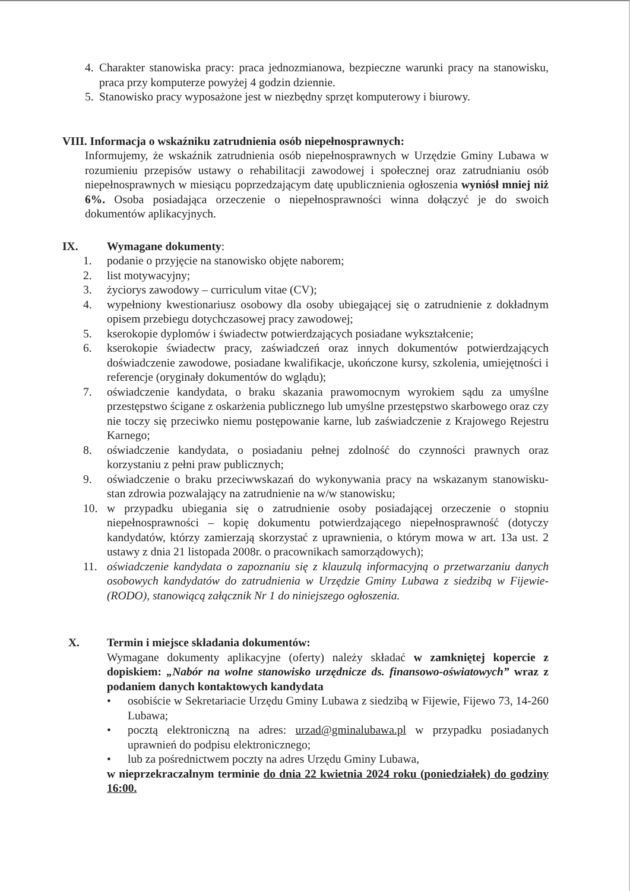4. Charakter stanowiska pracy: praca jednozmianowa, bezpieczne warunki pracy na stanowisku, praca przy komputerze powyżej 4 godzin dziennie.
5. Stanowisko pracy wyposażone jest w niezbędny sprzęt komputerowy i biurowy.
VIII. Informacja o wskaźniku zatrudnienia osób niepełnosprawnych:
Informujemy, że wskaźnik zatrudnienia osób niepełnosprawnych w Urzędzie Gminy Lubawa w rozumieniu przepisów ustawy o rehabilitacji zawodowej i społecznej oraz zatrudnianiu osób niepełnosprawnych w miesiącu poprzedzającym datę upublicznienia ogłoszenia wyniósł mniej niż 6%. Osoba posiadająca orzeczenie o niepełnosprawności winna dołączyć je do swoich dokumentów aplikacyjnych.
IX. Wymagane dokumenty:
1. podanie o przyjęcie na stanowisko objęte naborem;
2. list motywacyjny;
3. życiorys zawodowy – curriculum vitae (CV);
4. wypełniony kwestionariusz osobowy dla osoby ubiegającej się o zatrudnienie z dokładnym opisem przebiegu dotychczasowej pracy zawodowej;
5. kserokopie dyplomów i świadectw potwierdzających posiadane wykształcenie;
6. kserokopie świadectw pracy, zaświadczeń oraz innych dokumentów potwierdzających doświadczenie zawodowe, posiadane kwalifikacje, ukończone kursy, szkolenia, umiejętności i referencje (oryginały dokumentów do wglądu);
7. oświadczenie kandydata, o braku skazania prawomocnym wyrokiem sądu za umyślne przestępstwo ścigane z oskarżenia publicznego lub umyślne przestępstwo skarbowego oraz czy nie toczy się przeciwko niemu postępowanie karne, lub zaświadczenie z Krajowego Rejestru Karnego;
8. oświadczenie kandydata, o posiadaniu pełnej zdolność do czynności prawnych oraz korzystaniu z pełni praw publicznych;
9. oświadczenie o braku przeciwwskazań do wykonywania pracy na wskazanym stanowisku- stan zdrowia pozwalający na zatrudnienie na w/w stanowisku;
10. w przypadku ubiegania się o zatrudnienie osoby posiadającej orzeczenie o stopniu niepełnosprawności – kopię dokumentu potwierdzającego niepełnosprawność (dotyczy kandydatów, którzy zamierzają skorzystać z uprawnienia, o którym mowa w art. 13a ust. 2 ustawy z dnia 21 listopada 2008r. o pracownikach samorządowych);
11. oświadczenie kandydata o zapoznaniu się z klauzulą informacyjną o przetwarzaniu danych osobowych kandydatów do zatrudnienia w Urzędzie Gminy Lubawa z siedzibą w Fijewie- (RODO), stanowiącą załącznik Nr 1 do niniejszego ogłoszenia.
X. Termin i miejsce składania dokumentów:
Wymagane dokumenty aplikacyjne (oferty) należy składać w zamkniętej kopercie z dopiskiem: „Nabór na wolne stanowisko urzędnicze ds. finansowo-oświatowych” wraz z podaniem danych kontaktowych kandydata
• osobiście w Sekretariacie Urzędu Gminy Lubawa z siedzibą w Fijewie, Fijewo 73, 14-260 Lubawa;
• pocztą elektroniczną na adres: urzad@gminalubawa.pl w przypadku posiadanych uprawnień do podpisu elektronicznego;
• lub za pośrednictwem poczty na adres Urzędu Gminy Lubawa,
w nieprzekraczalnym terminie do dnia 22 kwietnia 2024 roku (poniedziałek) do godziny 16:00.